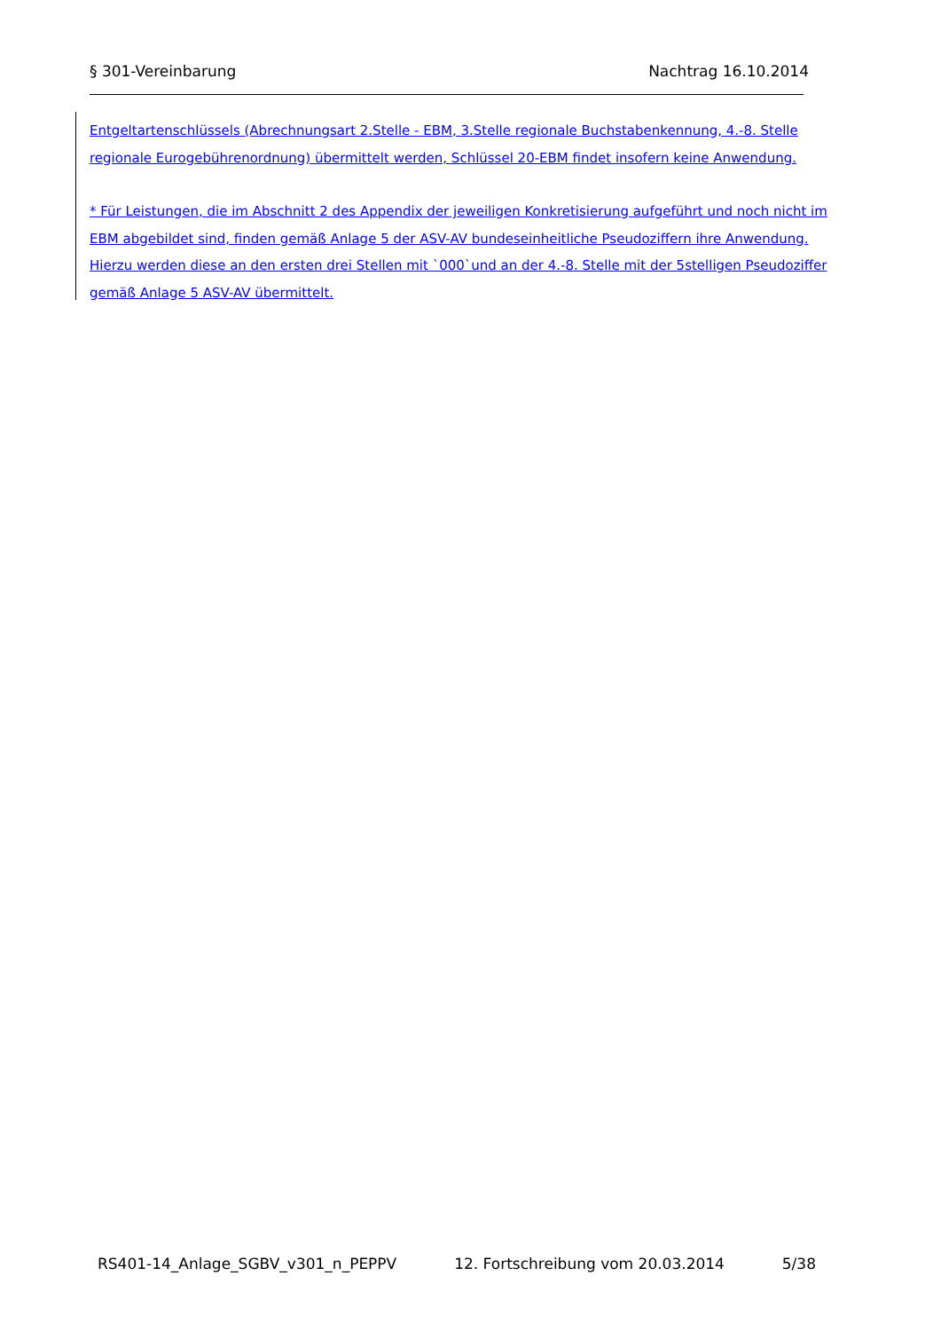§ 301-Vereinbarung Nachtrag 16.10.2014
Entgeltartenschlüssels (Abrechnungsart 2.Stelle - EBM, 3.Stelle regionale Buchstabenkennung, 4.-8. Stelle regionale Eurogebührenordnung) übermittelt werden, Schlüssel 20-EBM findet insofern keine Anwendung.
* Für Leistungen, die im Abschnitt 2 des Appendix der jeweiligen Konkretisierung aufgeführt und noch nicht im EBM abgebildet sind, finden gemäß Anlage 5 der ASV-AV bundeseinheitliche Pseudoziffern ihre Anwendung. Hierzu werden diese an den ersten drei Stellen mit `000`und an der 4.-8. Stelle mit der 5stelligen Pseudoziffer gemäß Anlage 5 ASV-AV übermittelt.
RS401-14_Anlage_SGBV_v301_n_PEPPV 12. Fortschreibung vom 20.03.2014 5/38